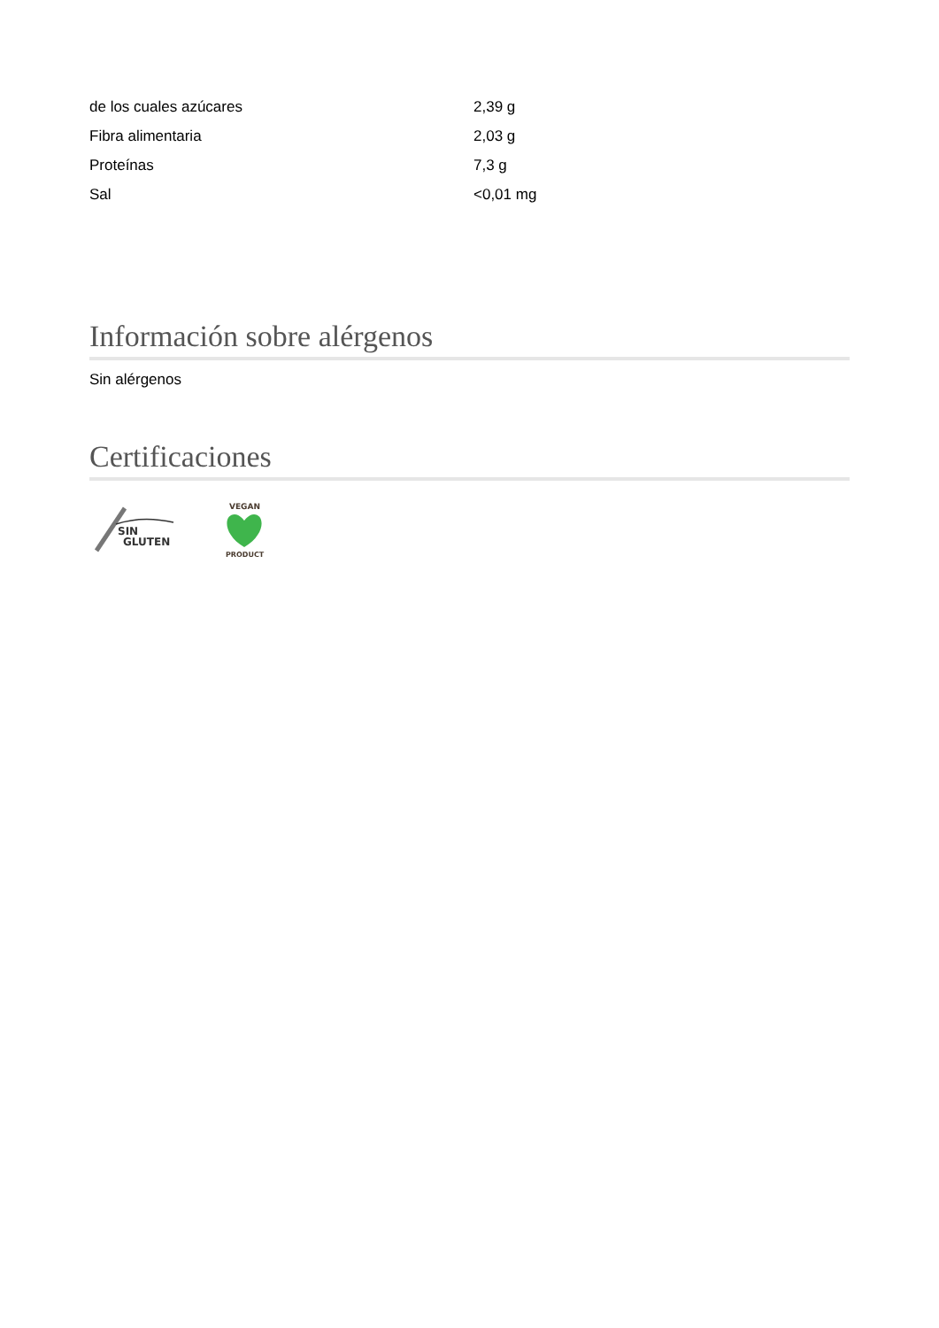| de los cuales azúcares | 2,39 g |
| Fibra alimentaria | 2,03 g |
| Proteínas | 7,3 g |
| Sal | <0,01 mg |
Información sobre alérgenos
Sin alérgenos
Certificaciones
SIN
GLUTEN
VEGAN
PRODUCT